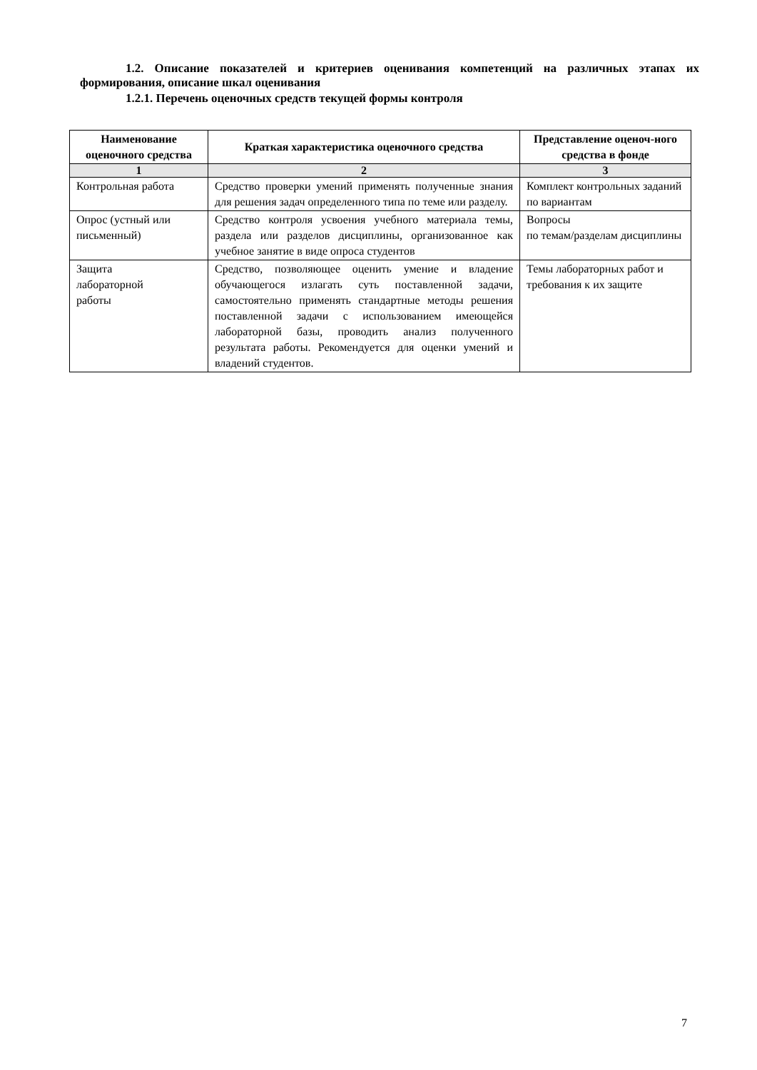1.2. Описание показателей и критериев оценивания компетенций на различных этапах их формирования, описание шкал оценивания
1.2.1. Перечень оценочных средств текущей формы контроля
| Наименование оценочного средства | Краткая характеристика оценочного средства | Представление оценоч-ного средства в фонде |
| --- | --- | --- |
| 1 | 2 | 3 |
| Контрольная работа | Средство проверки умений применять полученные знания для решения задач определенного типа по теме или разделу. | Комплект контрольных заданий по вариантам |
| Опрос (устный или письменный) | Средство контроля усвоения учебного материала темы, раздела или разделов дисциплины, организованное как учебное занятие в виде опроса студентов | Вопросы по темам/разделам дисциплины |
| Защита лабораторной работы | Средство, позволяющее оценить умение и владение обучающегося излагать суть поставленной задачи, самостоятельно применять стандартные методы решения поставленной задачи с использованием имеющейся лабораторной базы, проводить анализ полученного результата работы. Рекомендуется для оценки умений и владений студентов. | Темы лабораторных работ и требования к их защите |
7